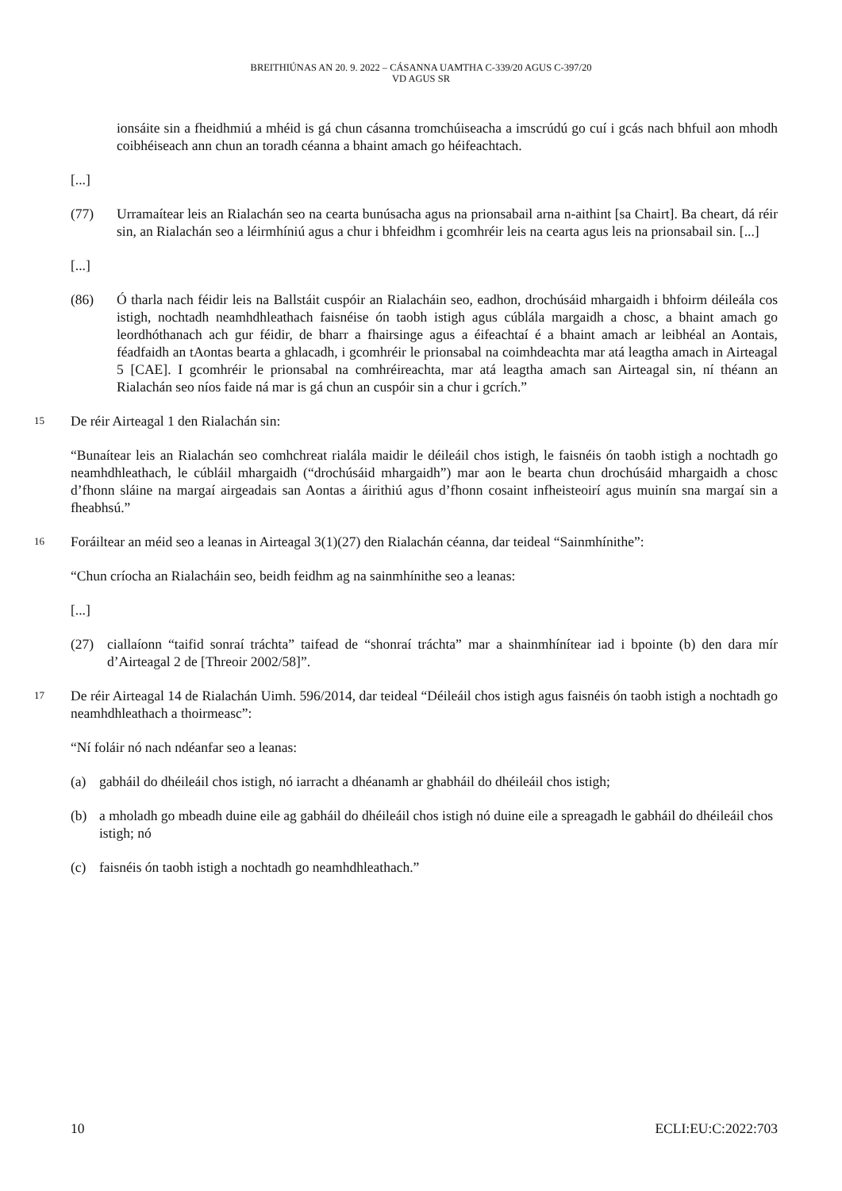BREITHIÚNAS AN 20. 9. 2022 – CÁSANNA UAMTHA C-339/20 AGUS C-397/20
VD AGUS SR
ionsáite sin a fheidhmiú a mhéid is gá chun cásanna tromchúiseacha a imscrúdú go cuí i gcás nach bhfuil aon mhodh coibhéiseach ann chun an toradh céanna a bhaint amach go héifeachtach.
[...]
(77) Urramaítear leis an Rialachán seo na cearta bunúsacha agus na prionsabail arna n-aithint [sa Chairt]. Ba cheart, dá réir sin, an Rialachán seo a léirmhíniú agus a chur i bhfeidhm i gcomhréir leis na cearta agus leis na prionsabail sin. [...]
[...]
(86) Ó tharla nach féidir leis na Ballstáit cuspóir an Rialacháin seo, eadhon, drochúsáid mhargaidh i bhfoirm déileála cos istigh, nochtadh neamhdhleathach faisnéise ón taobh istigh agus cúblála margaidh a chosc, a bhaint amach go leordhóthanach ach gur féidir, de bharr a fhairsinge agus a éifeachtaí é a bhaint amach ar leibhéal an Aontais, féadfaidh an tAontas bearta a ghlacadh, i gcomhréir le prionsabal na coimhdeachta mar atá leagtha amach in Airteagal 5 [CAE]. I gcomhréir le prionsabal na comhréireachta, mar atá leagtha amach san Airteagal sin, ní théann an Rialachán seo níos faide ná mar is gá chun an cuspóir sin a chur i gcrích.”
15
De réir Airteagal 1 den Rialachán sin:
“Bunaítear leis an Rialachán seo comhchreat rialála maidir le déileáil chos istigh, le faisnéis ón taobh istigh a nochtadh go neamhdhleathach, le cúbláil mhargaidh (“drochúsáid mhargaidh”) mar aon le bearta chun drochúsáid mhargaidh a chosc d’fhonn sláine na margaí airgeadais san Aontas a áirithiú agus d’fhonn cosaint infheisteoirí agus muinín sna margaí sin a fheabhsú.”
16
Foráiltear an méid seo a leanas in Airteagal 3(1)(27) den Rialachán céanna, dar teideal “Sainmhínithe”:
“Chun críocha an Rialacháin seo, beidh feidhm ag na sainmhínithe seo a leanas:
[...]
(27) ciallaíonn “taifid sonraí tráchta” taifead de “shonraí tráchta” mar a shainmhínítear iad i bpointe (b) den dara mír d’Airteagal 2 de [Threoir 2002/58]”.
17
De réir Airteagal 14 de Rialachán Uimh. 596/2014, dar teideal “Déileáil chos istigh agus faisnéis ón taobh istigh a nochtadh go neamhdhleathach a thoirmeasc”:
“Ní foláir nó nach ndéanfar seo a leanas:
(a) gabháil do dhéileáil chos istigh, nó iarracht a dhéanamh ar ghabháil do dhéileáil chos istigh;
(b) a mholadh go mbeadh duine eile ag gabháil do dhéileáil chos istigh nó duine eile a spreagadh le gabháil do dhéileáil chos istigh; nó
(c) faisnéis ón taobh istigh a nochtadh go neamhdhleathach.”
10 ECLI:EU:C:2022:703